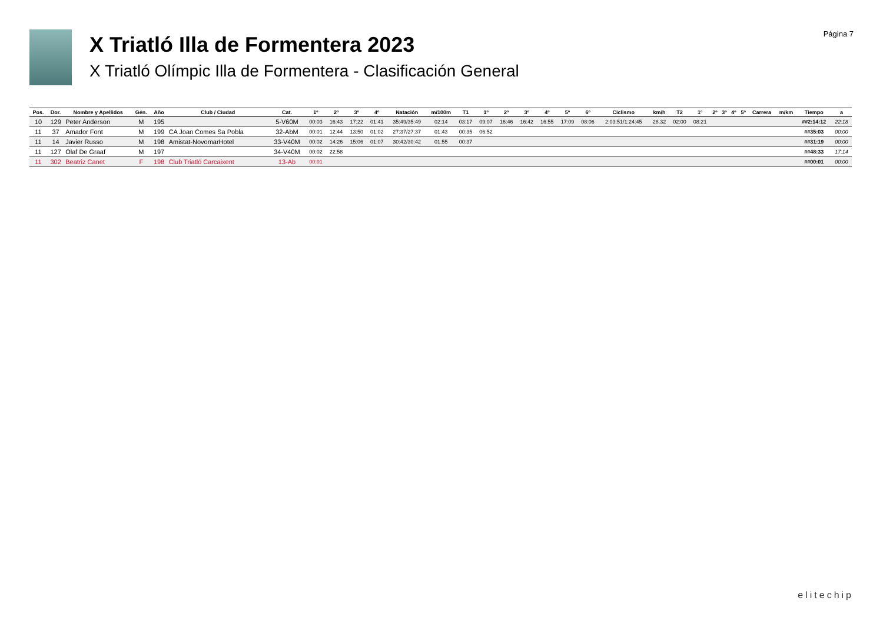X Triatló Illa de Formentera 2023
X Triatló Olímpic Illa de Formentera - Clasificación General
Página 7
| Pos. | Dor. | Nombre y Apellidos | Gén. | Año | Club / Ciudad | Cat. | 1º | 2º | 3º | 4º | Natación | m/100m | T1 | 1º | 2º | 3º | 4º | 5º | 6º | Ciclismo | km/h | T2 | 1º | 2º | 3º | 4º | 5º | Carrera | m/km | Tiempo | a |
| --- | --- | --- | --- | --- | --- | --- | --- | --- | --- | --- | --- | --- | --- | --- | --- | --- | --- | --- | --- | --- | --- | --- | --- | --- | --- | --- | --- | --- | --- | --- | --- |
| 10 | 129 | Peter Anderson | M | 195 | | 5-V60M | 00:03 | 16:43 | 17:22 | 01:41 | 35:49/35:49 | 02:14 | 03:17 | 09:07 | 16:46 | 16:42 | 16:55 | 17:09 | 08:06 | 2:03:51/1:24:45 | 28.32 | 02:00 | 08:21 | | | | | | | ##2:14:12 | 22:18 |
| 11 | 37 | Amador Font | M | 199 | CA Joan Comes Sa Pobla | 32-AbM | 00:01 | 12:44 | 13:50 | 01:02 | 27:37/27:37 | 01:43 | 00:35 | 06:52 | | | | | | | | | | | | | | | | ##35:03 | 00:00 |
| 11 | 14 | Javier Russo | M | 198 | Amistat-NovomarHotel | 33-V40M | 00:02 | 14:26 | 15:06 | 01:07 | 30:42/30:42 | 01:55 | 00:37 | | | | | | | | | | | | | | | | | ##31:19 | 00:00 |
| 11 | 127 | Olaf De Graaf | M | 197 | | 34-V40M | 00:02 | 22:58 | | | | | | | | | | | | | | | | | | | | | | ##48:33 | 17:14 |
| 11 | 302 | Beatriz Canet | F | 198 | Club Triatló Carcaixent | 13-Ab | 00:01 | | | | | | | | | | | | | | | | | | | | | | | ##00:01 | 00:00 |
elitechip